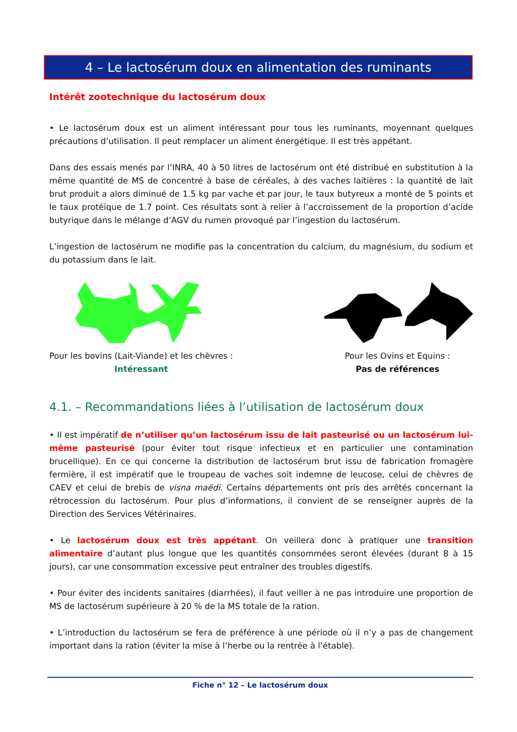4 – Le lactosérum doux en alimentation des ruminants
Intérêt zootechnique du lactosérum doux
• Le lactosérum doux est un aliment intéressant pour tous les ruminants, moyennant quelques précautions d’utilisation. Il peut remplacer un aliment énergétique. Il est très appétant.
Dans des essais menés par l’INRA, 40 à 50 litres de lactosérum ont été distribué en substitution à la même quantité de MS de concentré à base de céréales, à des vaches laitières : la quantité de lait brut produit a alors diminué de 1.5 kg par vache et par jour, le taux butyreux a monté de 5 points et le taux protéique de 1.7 point. Ces résultats sont à relier à l’accroissement de la proportion d’acide butyrique dans le mélange d’AGV du rumen provoqué par l’ingestion du lactosérum.
L’ingestion de lactosérum ne modifie pas la concentration du calcium, du magnésium, du sodium et du potassium dans le lait.
Pour les bovins (Lait-Viande) et les chèvres :
Intéressant
Pour les Ovins et Equins :
Pas de références
4.1. – Recommandations liées à l’utilisation de lactosérum doux
• Il est impératif de n’utiliser qu’un lactosérum issu de lait pasteurisé ou un lactosérum lui-même pasteurisé (pour éviter tout risque infectieux et en particulier une contamination brucellique). En ce qui concerne la distribution de lactosérum brut issu de fabrication fromagère fermière, il est impératif que le troupeau de vaches soit indemne de leucose, celui de chèvres de CAEV et celui de brebis de visna maëdi. Certains départements ont pris des arrêtés concernant la rétrocession du lactosérum. Pour plus d’informations, il convient de se renseigner auprès de la Direction des Services Vétérinaires.
• Le lactosérum doux est très appétant. On veillera donc à pratiquer une transition alimentaire d’autant plus longue que les quantités consommées seront élevées (durant 8 à 15 jours), car une consommation excessive peut entraîner des troubles digestifs.
• Pour éviter des incidents sanitaires (diarrhées), il faut veiller à ne pas introduire une proportion de MS de lactosérum supérieure à 20 % de la MS totale de la ration.
• L’introduction du lactosérum se fera de préférence à une période où il n’y a pas de changement important dans la ration (éviter la mise à l’herbe ou la rentrée à l’étable).
Fiche n° 12 – Le lactosérum doux